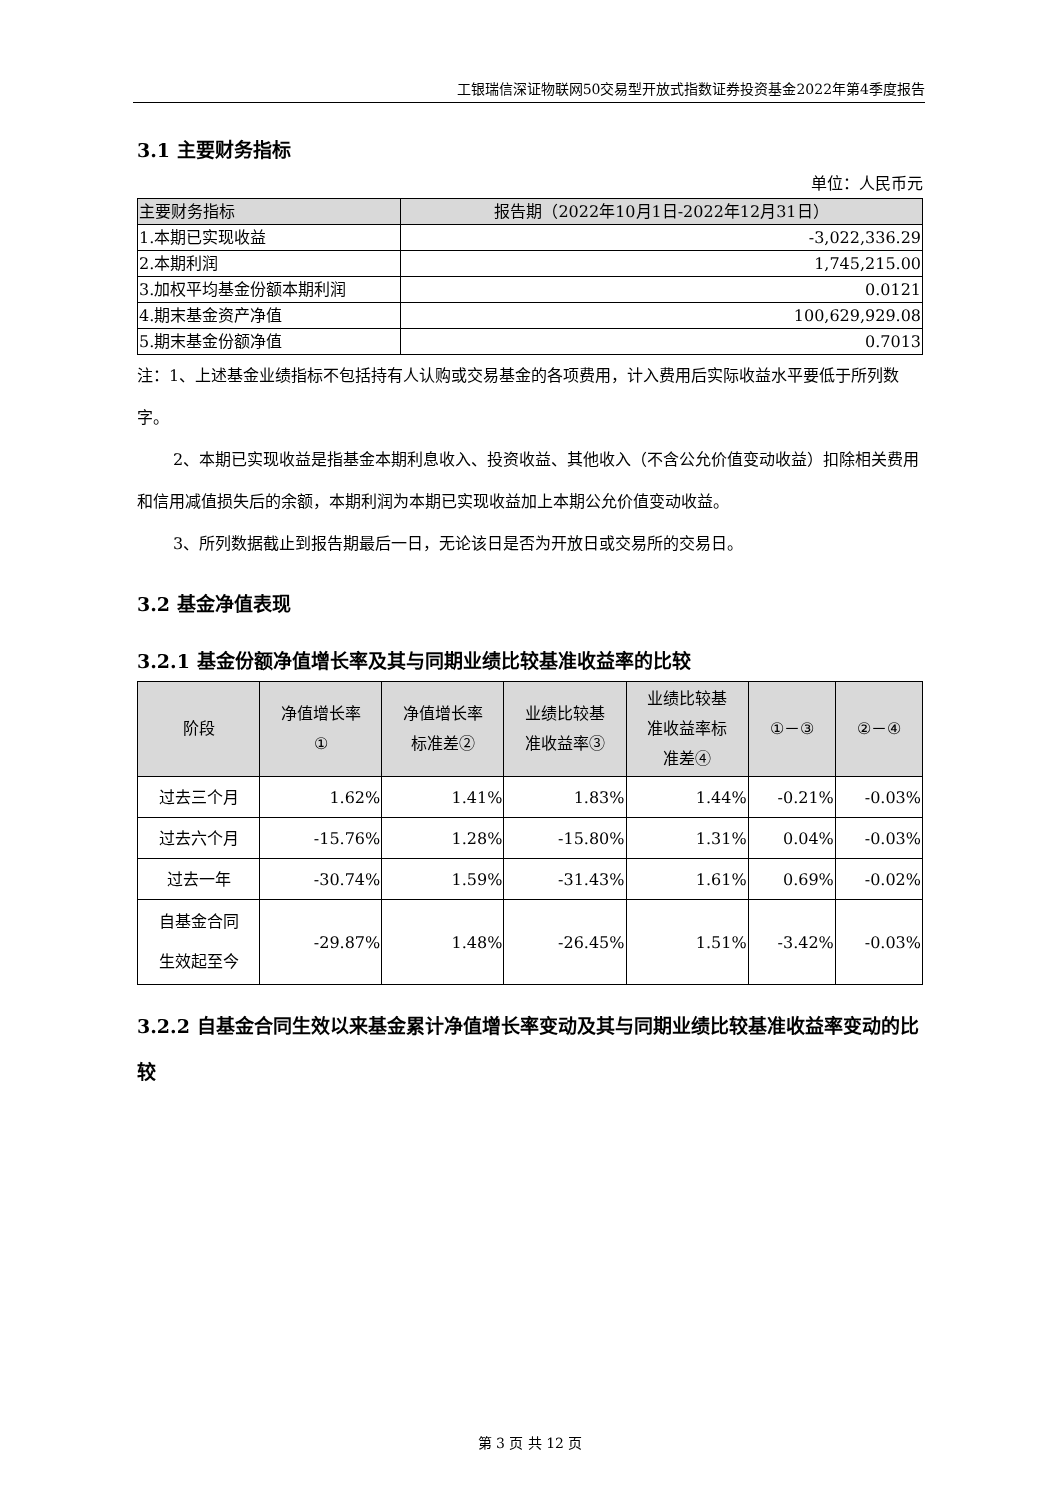工银瑞信深证物联网50交易型开放式指数证券投资基金2022年第4季度报告
3.1 主要财务指标
单位：人民币元
| 主要财务指标 | 报告期（2022年10月1日-2022年12月31日） |
| --- | --- |
| 1.本期已实现收益 | -3,022,336.29 |
| 2.本期利润 | 1,745,215.00 |
| 3.加权平均基金份额本期利润 | 0.0121 |
| 4.期末基金资产净值 | 100,629,929.08 |
| 5.期末基金份额净值 | 0.7013 |
注：1、上述基金业绩指标不包括持有人认购或交易基金的各项费用，计入费用后实际收益水平要低于所列数字。
2、本期已实现收益是指基金本期利息收入、投资收益、其他收入（不含公允价值变动收益）扣除相关费用和信用减值损失后的余额，本期利润为本期已实现收益加上本期公允价值变动收益。
3、所列数据截止到报告期最后一日，无论该日是否为开放日或交易所的交易日。
3.2 基金净值表现
3.2.1 基金份额净值增长率及其与同期业绩比较基准收益率的比较
| 阶段 | 净值增长率 ① | 净值增长率 标准差② | 业绩比较基 准收益率③ | 业绩比较基 准收益率标 准差④ | ①－③ | ②－④ |
| --- | --- | --- | --- | --- | --- | --- |
| 过去三个月 | 1.62% | 1.41% | 1.83% | 1.44% | -0.21% | -0.03% |
| 过去六个月 | -15.76% | 1.28% | -15.80% | 1.31% | 0.04% | -0.03% |
| 过去一年 | -30.74% | 1.59% | -31.43% | 1.61% | 0.69% | -0.02% |
| 自基金合同 生效起至今 | -29.87% | 1.48% | -26.45% | 1.51% | -3.42% | -0.03% |
3.2.2 自基金合同生效以来基金累计净值增长率变动及其与同期业绩比较基准收益率变动的比较
第 3 页 共 12 页